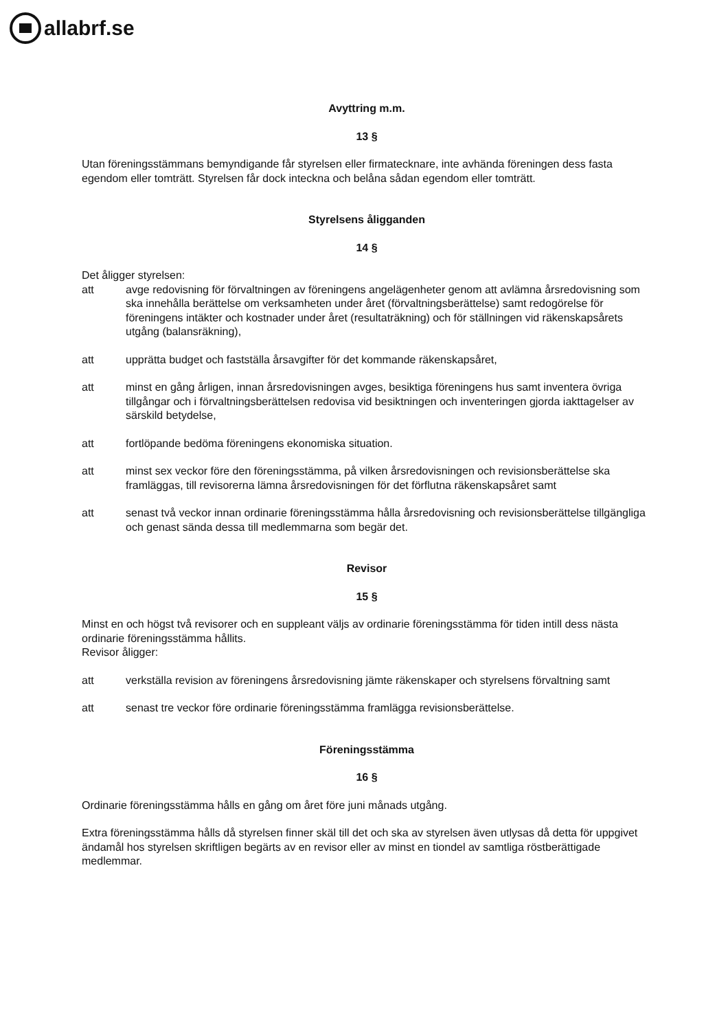allabrf.se
Avyttring m.m.
13 §
Utan föreningsstämmans bemyndigande får styrelsen eller firmatecknare, inte avhända föreningen dess fasta egendom eller tomträtt. Styrelsen får dock inteckna och belåna sådan egendom eller tomträtt.
Styrelsens åligganden
14 §
Det åligger styrelsen:
att avge redovisning för förvaltningen av föreningens angelägenheter genom att avlämna årsredovisning som ska innehålla berättelse om verksamheten under året (förvaltningsberättelse) samt redogörelse för föreningens intäkter och kostnader under året (resultaträkning) och för ställningen vid räkenskapsårets utgång (balansräkning),
att upprätta budget och fastställa årsavgifter för det kommande räkenskapsåret,
att minst en gång årligen, innan årsredovisningen avges, besiktiga föreningens hus samt inventera övriga tillgångar och i förvaltningsberättelsen redovisa vid besiktningen och inventeringen gjorda iakttagelser av särskild betydelse,
att fortlöpande bedöma föreningens ekonomiska situation.
att minst sex veckor före den föreningsstämma, på vilken årsredovisningen och revisionsberättelse ska framläggas, till revisorerna lämna årsredovisningen för det förflutna räkenskapsåret samt
att senast två veckor innan ordinarie föreningsstämma hålla årsredovisning och revisionsberättelse tillgängliga och genast sända dessa till medlemmarna som begär det.
Revisor
15 §
Minst en och högst två revisorer och en suppleant väljs av ordinarie föreningsstämma för tiden intill dess nästa ordinarie föreningsstämma hållits.
Revisor åligger:
att verkställa revision av föreningens årsredovisning jämte räkenskaper och styrelsens förvaltning samt
att senast tre veckor före ordinarie föreningsstämma framlägga revisionsberättelse.
Föreningsstämma
16 §
Ordinarie föreningsstämma hålls en gång om året före juni månads utgång.
Extra föreningsstämma hålls då styrelsen finner skäl till det och ska av styrelsen även utlysas då detta för uppgivet ändamål hos styrelsen skriftligen begärts av en revisor eller av minst en tiondel av samtliga röstberättigade medlemmar.